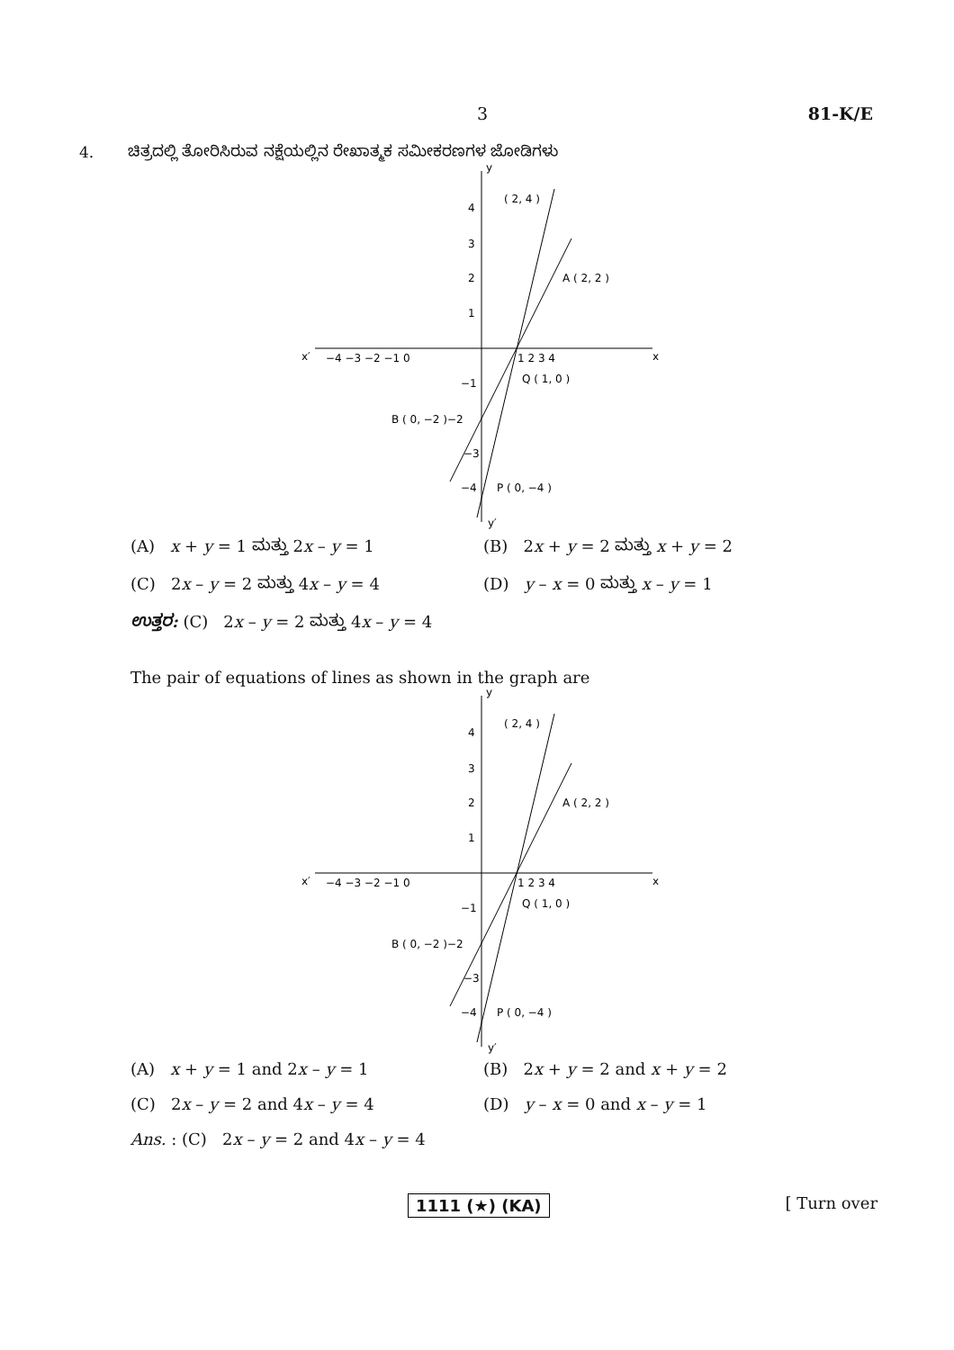3 81-K/E
4. ಚಿತ್ರದಲ್ಲಿ ತೋರಿಸಿರುವ ನಕ್ಷೆಯಲ್ಲಿನ ರೇಖಾತ್ಮಕ ಸಮೀಕರಣಗಳ ಜೋಡಿಗಳು
x′
x
y
y′
−4 −3 −2 −1 0
1 2 3 4
4
3
2
1
−1
B ( 0, −2 )−2
−3
−4
( 2, 4 )
A ( 2, 2 )
Q ( 1, 0 )
P ( 0, −4 )
(A) x + y = 1 ಮತ್ತು 2x – y = 1
(B) 2x + y = 2 ಮತ್ತು x + y = 2
(C) 2x – y = 2 ಮತ್ತು 4x – y = 4
(D) y – x = 0 ಮತ್ತು x – y = 1
ಉತ್ತರ: (C) 2x – y = 2 ಮತ್ತು 4x – y = 4
The pair of equations of lines as shown in the graph are
x′
x
y
y′
−4 −3 −2 −1 0
1 2 3 4
4
3
2
1
−1
B ( 0, −2 )−2
−3
−4
( 2, 4 )
A ( 2, 2 )
Q ( 1, 0 )
P ( 0, −4 )
(A) x + y = 1 and 2x – y = 1
(B) 2x + y = 2 and x + y = 2
(C) 2x – y = 2 and 4x – y = 4
(D) y – x = 0 and x – y = 1
Ans. : (C) 2x – y = 2 and 4x – y = 4
1111 (★) (KA) [ Turn over